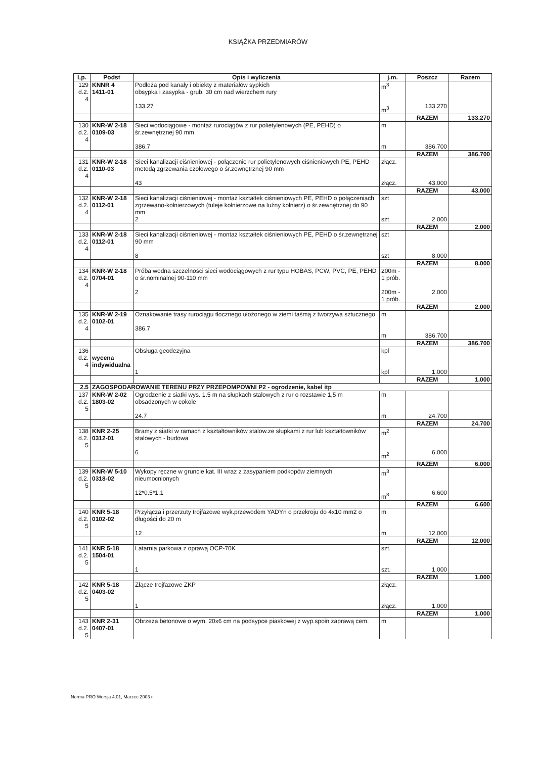KSIĄŻKA PRZEDMIARÓW
| Lp. | Podst | Opis i wyliczenia | j.m. | Poszcz | Razem |
| --- | --- | --- | --- | --- | --- |
| 129 d.2. 4 | KNNR 4 1411-01 | Podłoża pod kanały i obiekty z materiałów sypkich obsypka i zasypka - grub. 30 cm nad wierzchem rury 133.27 | m<sup>3</sup> m<sup>3</sup> | 133.270 | |
| | | | | RAZEM | 133.270 |
| 130 d.2. 4 | KNR-W 2-18 0109-03 | Sieci wodociągowe - montaż rurociągów z rur polietylenowych (PE, PEHD) o śr.zewnętrznej 90 mm 386.7 | m m | 386.700 | |
| | | | | RAZEM | 386.700 |
| 131 d.2. 4 | KNR-W 2-18 0110-03 | Sieci kanalizacji ciśnieniowej - połączenie rur polietylenowych ciśnieniowych PE, PEHD metodą zgrzewania czołowego o śr.zewnętrznej 90 mm 43 | złącz. złącz. | 43.000 | |
| | | | | RAZEM | 43.000 |
| 132 d.2. 4 | KNR-W 2-18 0112-01 | Sieci kanalizacji ciśnieniowej - montaż kształtek ciśnieniowych PE, PEHD o połączeniach zgrzewano-kołnierzowych (tuleje kołnierzowe na luźny kołnierz) o śr.zewnętrznej do 90 mm 2 | szt szt | 2.000 | |
| | | | | RAZEM | 2.000 |
| 133 d.2. 4 | KNR-W 2-18 0112-01 | Sieci kanalizacji ciśnieniowej - montaż kształtek ciśnieniowych PE, PEHD o śr.zewnętrznej 90 mm 8 | szt szt | 8.000 | |
| | | | | RAZEM | 8.000 |
| 134 d.2. 4 | KNR-W 2-18 0704-01 | Próba wodna szczelności sieci wodociągowych z rur typu HOBAS, PCW, PVC, PE, PEHD o śr.nominalnej 90-110 mm 2 | 200m - 1 prób. 200m - 1 prób. | 2.000 | |
| | | | | RAZEM | 2.000 |
| 135 d.2. 4 | KNR-W 2-19 0102-01 | Oznakowanie trasy rurociągu tłocznego ułożonego w ziemi taśmą z tworzywa sztucznego 386.7 | m m | 386.700 | |
| | | | | RAZEM | 386.700 |
| 136 d.2. 4 | wycena indywidualna | Obsługa geodezyjna 1 | kpl kpl | 1.000 | |
| | | | | RAZEM | 1.000 |
| 2.5 | ZAGOSPODAROWANIE TERENU PRZY PRZEPOMPOWNI P2 - ogrodzenie, kabel itp | | | | |
| 137 d.2. 5 | KNR-W 2-02 1803-02 | Ogrodzenie z siatki wys. 1.5 m na słupkach stalowych z rur o rozstawie 1,5 m obsadzonych w cokole 24.7 | m m | 24.700 | |
| | | | | RAZEM | 24.700 |
| 138 d.2. 5 | KNR 2-25 0312-01 | Bramy z siatki w ramach z kształtowników stalow.ze słupkami z rur lub kształtowników stalowych - budowa 6 | m<sup>2</sup> m<sup>2</sup> | 6.000 | |
| | | | | RAZEM | 6.000 |
| 139 d.2. 5 | KNR-W 5-10 0318-02 | Wykopy ręczne w gruncie kat. III wraz z zasypaniem podkopów ziemnych nieumocnionych 12*0.5*1.1 | m<sup>3</sup> m<sup>3</sup> | 6.600 | |
| | | | | RAZEM | 6.600 |
| 140 d.2. 5 | KNR 5-18 0102-02 | Przyłącza i przerzuty trojfazowe wyk.przewodem YADYn o przekroju do 4x10 mm2 o długości do 20 m 12 | m m | 12.000 | |
| | | | | RAZEM | 12.000 |
| 141 d.2. 5 | KNR 5-18 1504-01 | Latarnia parkowa z oprawą OCP-70K 1 | szt. szt. | 1.000 | |
| | | | | RAZEM | 1.000 |
| 142 d.2. 5 | KNR 5-18 0403-02 | Złącze trojfazowe ZKP 1 | złącz. złącz. | 1.000 | |
| | | | | RAZEM | 1.000 |
| 143 d.2. 5 | KNR 2-31 0407-01 | Obrzeża betonowe o wym. 20x6 cm na podsypce piaskowej z wyp.spoin zaprawą cem. | m | | |
Norma PRO Wersja 4.01, Marzec 2003 r.